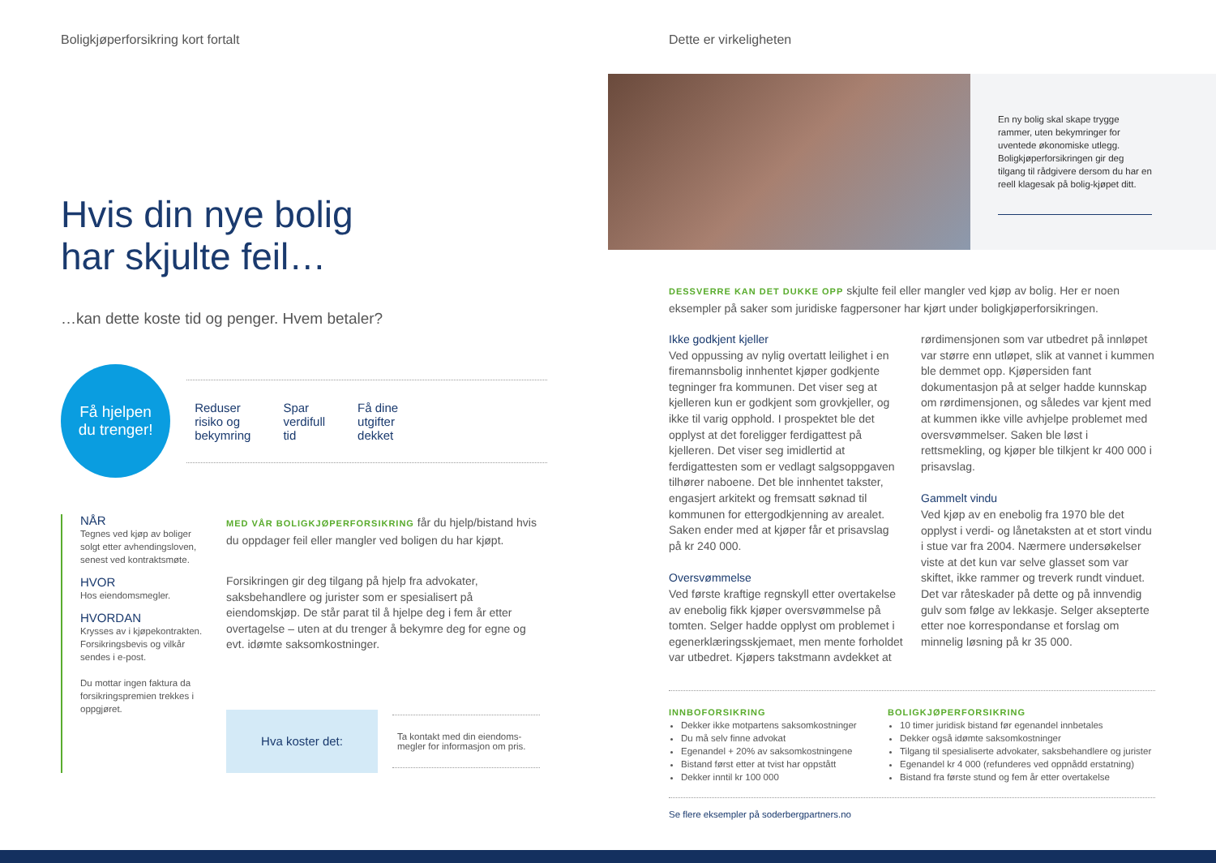Boligkjøperforsikring kort fortalt
Hvis din nye bolig
har skjulte feil…
…kan dette koste tid og penger. Hvem betaler?
Få hjelpen
du trenger!
Reduser
risiko og
bekymring Spar
verdifull
tid Få dine
utgifter
dekket
NÅR
Tegnes ved kjøp av boliger solgt etter avhendingsloven, senest ved kontraktsmøte.
HVOR
Hos eiendomsmegler.
HVORDAN
Krysses av i kjøpekontrakten. Forsikringsbevis og vilkår sendes i e-post.
Du mottar ingen faktura da forsikringspremien trekkes i oppgjøret.
MED VÅR BOLIGKJØPERFORSIKRING får du hjelp/bistand hvis du oppdager feil eller mangler ved boligen du har kjøpt.
Forsikringen gir deg tilgang på hjelp fra advokater, saksbehandlere og jurister som er spesialisert på eiendomskjøp. De står parat til å hjelpe deg i fem år etter overtagelse – uten at du trenger å bekymre deg for egne og evt. idømte saksomkostninger.
Hva koster det:
Ta kontakt med din eiendoms-megler for informasjon om pris.
Dette er virkeligheten
En ny bolig skal skape trygge rammer, uten bekymringer for uventede økonomiske utlegg. Boligkjøperforsikringen gir deg tilgang til rådgivere dersom du har en reell klagesak på bolig-kjøpet ditt.
DESSVERRE KAN DET DUKKE OPP skjulte feil eller mangler ved kjøp av bolig. Her er noen eksempler på saker som juridiske fagpersoner har kjørt under boligkjøperforsikringen.
Ikke godkjent kjeller
Ved oppussing av nylig overtatt leilighet i en firemannsbolig innhentet kjøper godkjente tegninger fra kommunen. Det viser seg at kjelleren kun er godkjent som grovkjeller, og ikke til varig opphold. I prospektet ble det opplyst at det foreligger ferdigattest på kjelleren. Det viser seg imidlertid at ferdigattesten som er vedlagt salgsoppgaven tilhører naboene. Det ble innhentet takster, engasjert arkitekt og fremsatt søknad til kommunen for ettergodkjenning av arealet. Saken ender med at kjøper får et prisavslag på kr 240 000.
Oversvømmelse
Ved første kraftige regnskyll etter overtakelse av enebolig fikk kjøper oversvømmelse på tomten. Selger hadde opplyst om problemet i egenerklæringsskjemaet, men mente forholdet var utbedret. Kjøpers takstmann avdekket at rørdimensjonen som var utbedret på innløpet var større enn utløpet, slik at vannet i kummen ble demmet opp. Kjøpersiden fant dokumentasjon på at selger hadde kunnskap om rørdimensjonen, og således var kjent med at kummen ikke ville avhjelpe problemet med oversvømmelser. Saken ble løst i rettsmekling, og kjøper ble tilkjent kr 400 000 i prisavslag.
Gammelt vindu
Ved kjøp av en enebolig fra 1970 ble det opplyst i verdi- og lånetaksten at et stort vindu i stue var fra 2004. Nærmere undersøkelser viste at det kun var selve glasset som var skiftet, ikke rammer og treverk rundt vinduet. Det var råteskader på dette og på innvendig gulv som følge av lekkasje. Selger aksepterte etter noe korrespondanse et forslag om minnelig løsning på kr 35 000.
INNBOFORSIKRING
Dekker ikke motpartens saksomkostninger
Du må selv finne advokat
Egenandel + 20% av saksomkostningene
Bistand først etter at tvist har oppstått
Dekker inntil kr 100 000
BOLIGKJØPERFORSIKRING
10 timer juridisk bistand før egenandel innbetales
Dekker også idømte saksomkostninger
Tilgang til spesialiserte advokater, saksbehandlere og jurister
Egenandel kr 4 000 (refunderes ved oppnådd erstatning)
Bistand fra første stund og fem år etter overtakelse
Se flere eksempler på soderbergpartners.no